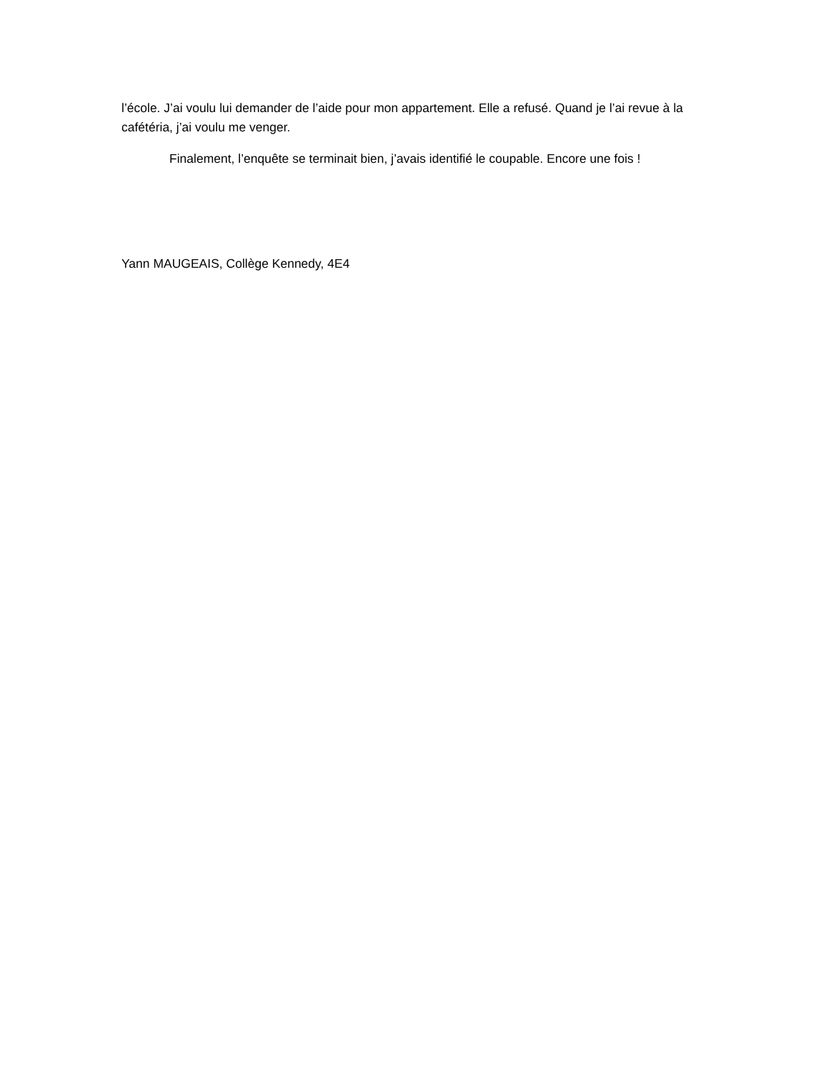l’école. J’ai voulu lui demander de l’aide pour mon appartement. Elle a refusé. Quand je l’ai revue à la cafétéria, j’ai voulu me venger.
Finalement, l’enquête se terminait bien, j’avais identifié le coupable. Encore une fois !
Yann MAUGEAIS, Collège Kennedy, 4E4